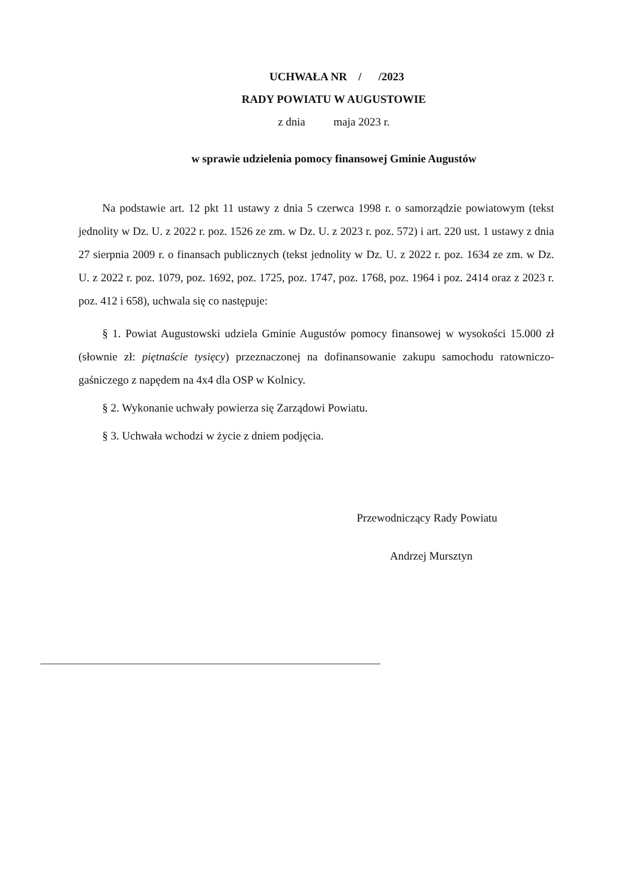UCHWAŁA NR / /2023
RADY POWIATU W AUGUSTOWIE
z dnia maja 2023 r.
w sprawie udzielenia pomocy finansowej Gminie Augustów
Na podstawie art. 12 pkt 11 ustawy z dnia 5 czerwca 1998 r. o samorządzie powiatowym (tekst jednolity w Dz. U. z 2022 r. poz. 1526 ze zm. w Dz. U. z 2023 r. poz. 572) i art. 220 ust. 1 ustawy z dnia 27 sierpnia 2009 r. o finansach publicznych (tekst jednolity w Dz. U. z 2022 r. poz. 1634 ze zm. w Dz. U. z 2022 r. poz. 1079, poz. 1692, poz. 1725, poz. 1747, poz. 1768, poz. 1964 i poz. 2414 oraz z 2023 r. poz. 412 i 658), uchwala się co następuje:
§ 1. Powiat Augustowski udziela Gminie Augustów pomocy finansowej w wysokości 15.000 zł (słownie zł: piętnaście tysięcy) przeznaczonej na dofinansowanie zakupu samochodu ratowniczo-gaśniczego z napędem na 4x4 dla OSP w Kolnicy.
§ 2. Wykonanie uchwały powierza się Zarządowi Powiatu.
§ 3. Uchwała wchodzi w życie z dniem podjęcia.
Przewodniczący Rady Powiatu
Andrzej Mursztyn